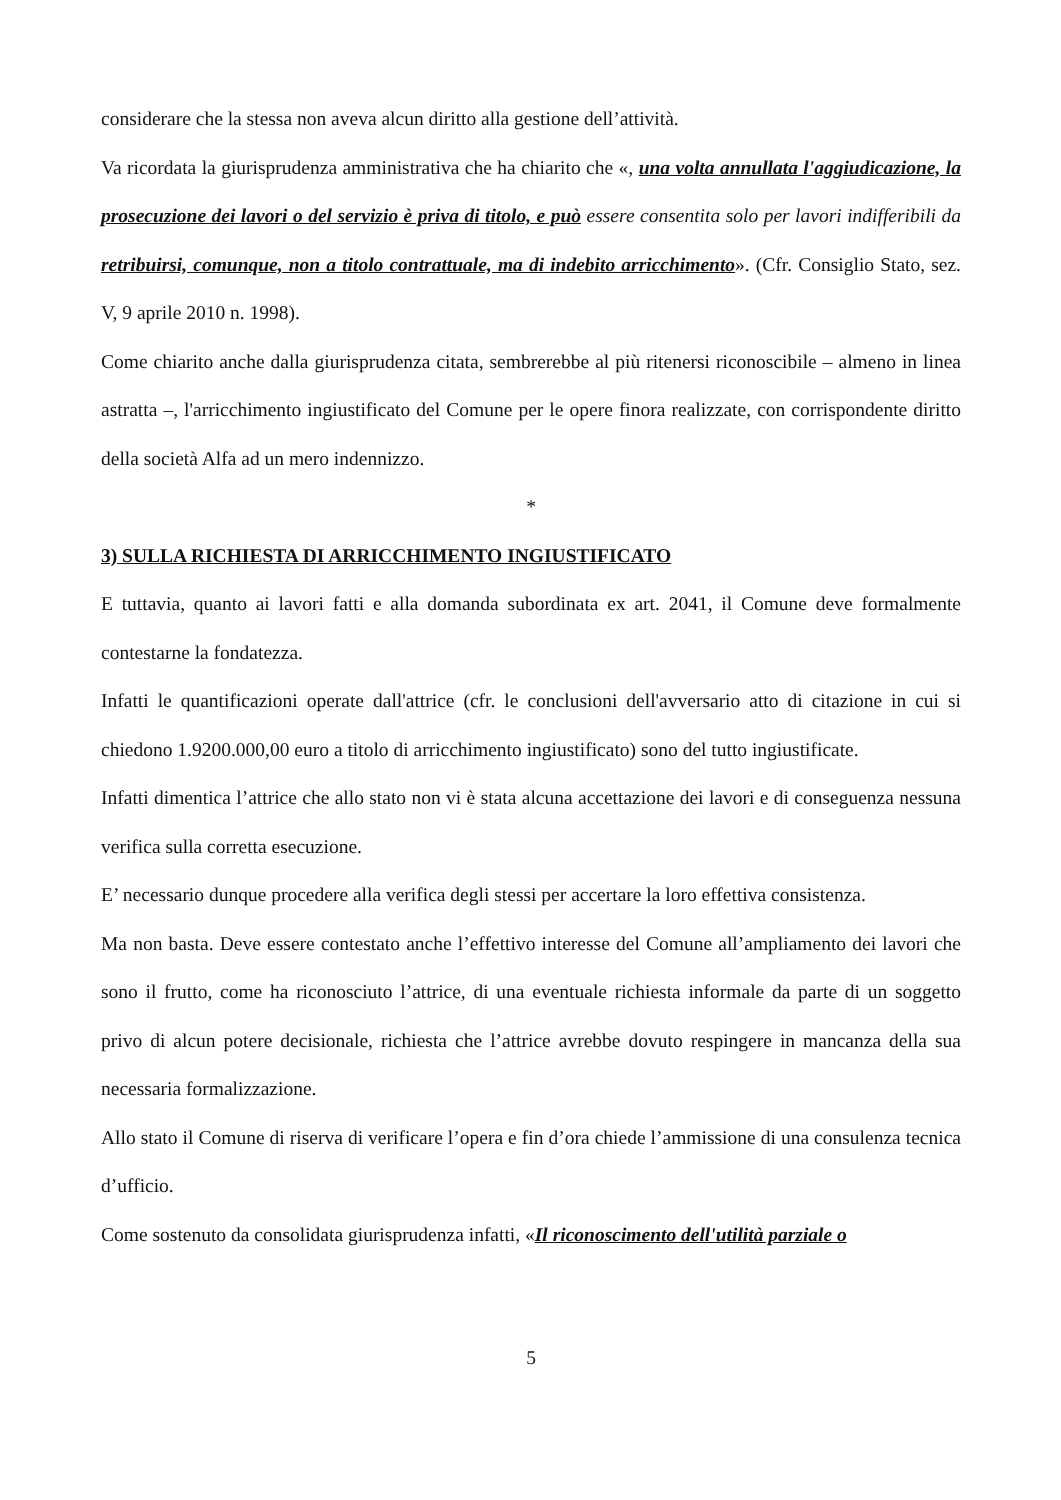considerare che la stessa non aveva alcun diritto alla gestione dell’attività.
Va ricordata la giurisprudenza amministrativa che ha chiarito che «, una volta annullata l'aggiudicazione, la prosecuzione dei lavori o del servizio è priva di titolo, e può essere consentita solo per lavori indifferibili da retribuirsi, comunque, non a titolo contrattuale, ma di indebito arricchimento». (Cfr. Consiglio Stato, sez. V, 9 aprile 2010 n. 1998).
Come chiarito anche dalla giurisprudenza citata, sembrerebbe al più ritenersi riconoscibile – almeno in linea astratta –, l'arricchimento ingiustificato del Comune per le opere finora realizzate, con corrispondente diritto della società Alfa ad un mero indennizzo.
*
3) SULLA RICHIESTA DI ARRICCHIMENTO INGIUSTIFICATO
E tuttavia, quanto ai lavori fatti e alla domanda subordinata ex art. 2041, il Comune deve formalmente contestarne la fondatezza.
Infatti le quantificazioni operate dall'attrice (cfr. le conclusioni dell'avversario atto di citazione in cui si chiedono 1.9200.000,00 euro a titolo di arricchimento ingiustificato) sono del tutto ingiustificate.
Infatti dimentica l’attrice che allo stato non vi è stata alcuna accettazione dei lavori e di conseguenza nessuna verifica sulla corretta esecuzione.
E’ necessario dunque procedere alla verifica degli stessi per accertare la loro effettiva consistenza.
Ma non basta. Deve essere contestato anche l’effettivo interesse del Comune all’ampliamento dei lavori che sono il frutto, come ha riconosciuto l’attrice, di una eventuale richiesta informale da parte di un soggetto privo di alcun potere decisionale, richiesta che l’attrice avrebbe dovuto respingere in mancanza della sua necessaria formalizzazione.
Allo stato il Comune di riserva di verificare l’opera e fin d’ora chiede l’ammissione di una consulenza tecnica d’ufficio.
Come sostenuto da consolidata giurisprudenza infatti, «Il riconoscimento dell'utilità parziale o
5